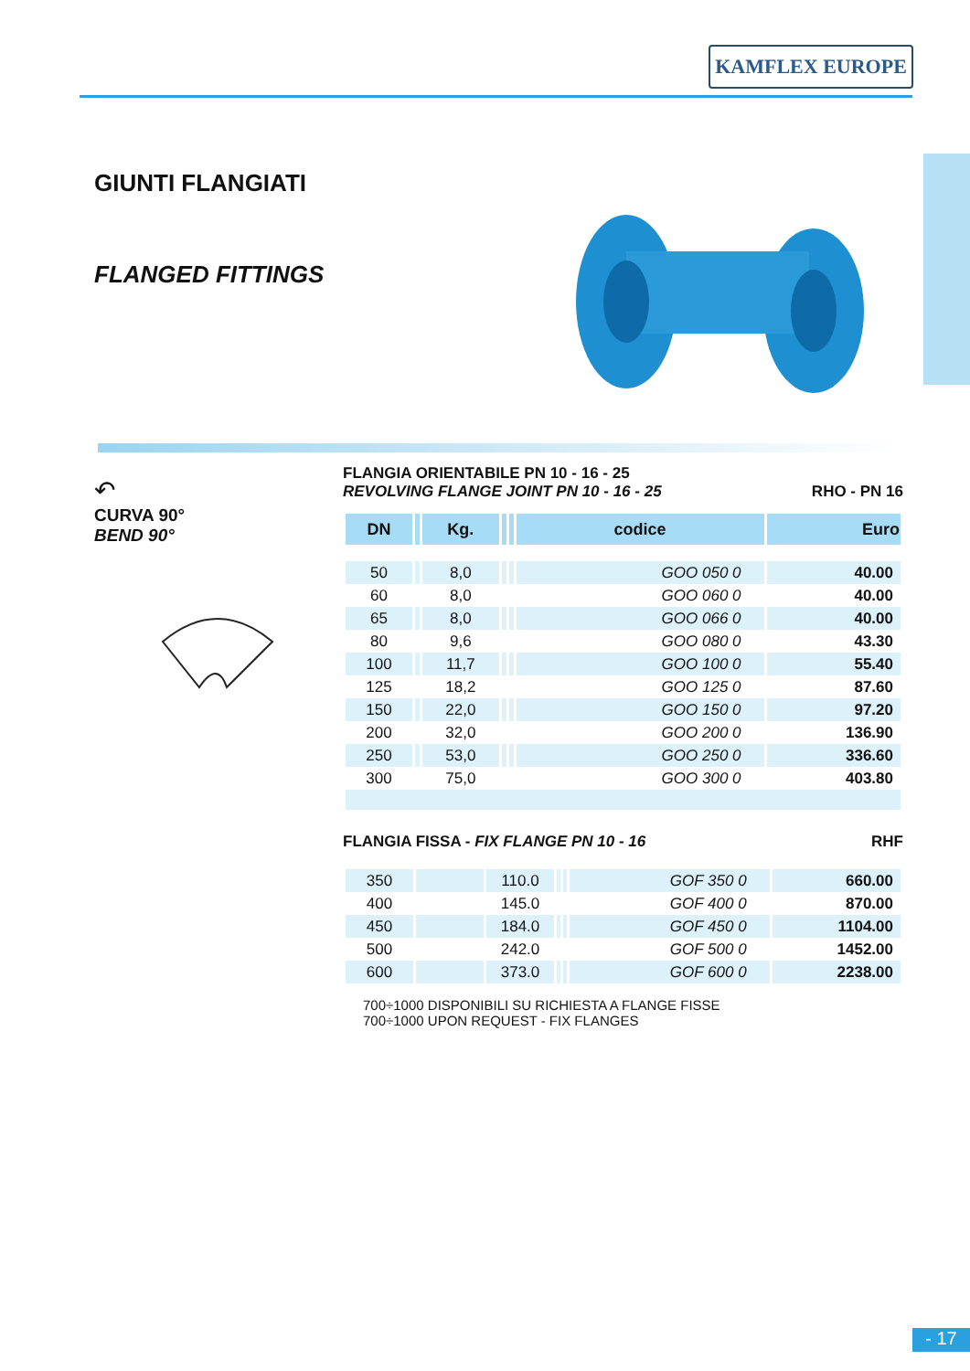KAMFLEX EUROPE
GIUNTI FLANGIATI
FLANGED FITTINGS
↶
CURVA 90°
BEND 90°
FLANGIA ORIENTABILE PN 10 - 16 - 25
REVOLVING FLANGE JOINT PN 10 - 16 - 25 RHO - PN 16
| DN | | Kg. | | | codice | Euro |
| --- | --- | --- | --- | --- | --- | --- |
| 50 | | 8,0 | | | GOO 050 0 | 40.00 |
| 60 | | 8,0 | | | GOO 060 0 | 40.00 |
| 65 | | 8,0 | | | GOO 066 0 | 40.00 |
| 80 | | 9,6 | | | GOO 080 0 | 43.30 |
| 100 | | 11,7 | | | GOO 100 0 | 55.40 |
| 125 | | 18,2 | | | GOO 125 0 | 87.60 |
| 150 | | 22,0 | | | GOO 150 0 | 97.20 |
| 200 | | 32,0 | | | GOO 200 0 | 136.90 |
| 250 | | 53,0 | | | GOO 250 0 | 336.60 |
| 300 | | 75,0 | | | GOO 300 0 | 403.80 |
FLANGIA FISSA - FIX FLANGE PN 10 - 16 RHF
| 350 | | 110.0 | | | GOF 350 0 | 660.00 |
| 400 | | 145.0 | | | GOF 400 0 | 870.00 |
| 450 | | 184.0 | | | GOF 450 0 | 1104.00 |
| 500 | | 242.0 | | | GOF 500 0 | 1452.00 |
| 600 | | 373.0 | | | GOF 600 0 | 2238.00 |
700÷1000 DISPONIBILI SU RICHIESTA A FLANGE FISSE
700÷1000 UPON REQUEST - FIX FLANGES
- 17